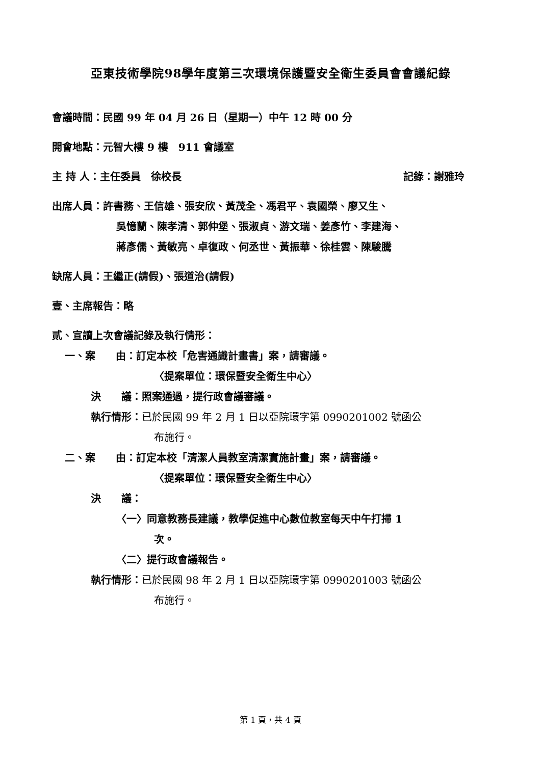亞東技術學院98學年度第三次環境保護暨安全衛生委員會會議紀錄
會議時間：民國 99 年 04 月 26 日（星期一）中午 12 時 00 分
開會地點：元智大樓 9 樓　911 會議室
主 持 人：主任委員　徐校長 記錄：謝雅玲
出席人員：許書務、王信雄、張安欣、黃茂全、馮君平、袁國榮、廖又生、
吳憶蘭、陳孝清、郭仲堡、張淑貞、游文瑞、姜彥竹、李建海、
蔣彥儒、黃敏亮、卓復政、何丞世、黃振華、徐桂雲、陳駿騰
缺席人員：王繼正(請假)、張道治(請假)
壹、主席報告：略
貳、宣讀上次會議記錄及執行情形：
一、案　　由：訂定本校「危害通識計畫書」案，請審議。
〈提案單位：環保暨安全衛生中心〉
決　　議：照案通過，提行政會議審議。
執行情形：已於民國 99 年 2 月 1 日以亞院環字第 0990201002 號函公
布施行。
二、案　　由：訂定本校「清潔人員教室清潔實施計畫」案，請審議。
〈提案單位：環保暨安全衛生中心〉
決　　議：
〈一〉同意教務長建議，教學促進中心數位教室每天中午打掃 1
次。
〈二〉提行政會議報告。
執行情形：已於民國 98 年 2 月 1 日以亞院環字第 0990201003 號函公
布施行。
第 1 頁，共 4 頁